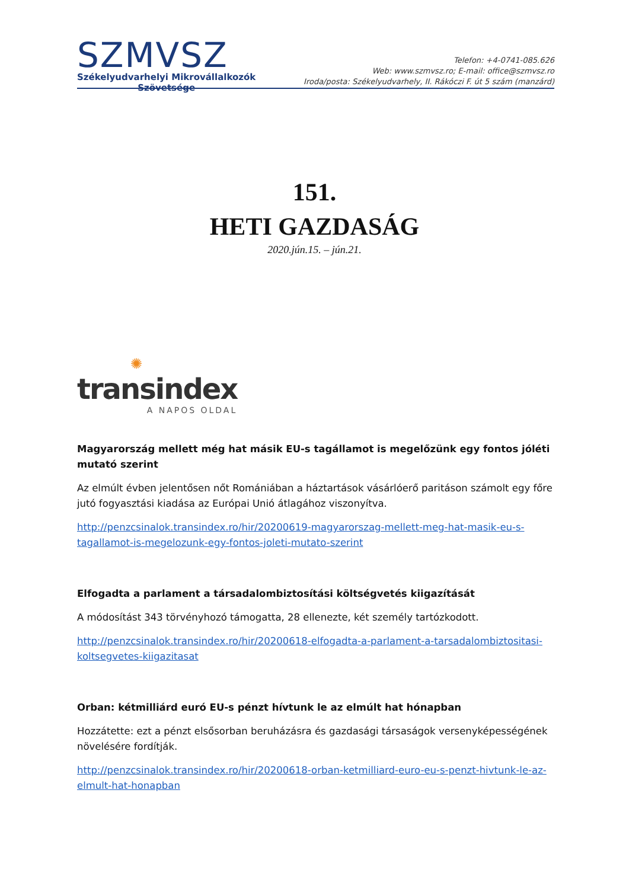SZMVSZ
Székelyudvarhelyi Mikrovállalkozók
Szövetsége
Telefon: +4-0741-085.626
Web: www.szmvsz.ro; E-mail: office@szmvsz.ro
Iroda/posta: Székelyudvarhely, II. Rákóczi F. út 5 szám (manzárd)
151.
HETI GAZDASÁG
2020.jún.15. – jún.21.
✺
transindex
A NAPOS OLDAL
Magyarország mellett még hat másik EU-s tagállamot is megelőzünk egy fontos jóléti mutató szerint
Az elmúlt évben jelentősen nőt Romániában a háztartások vásárlóerő paritáson számolt egy főre jutó fogyasztási kiadása az Európai Unió átlagához viszonyítva.
http://penzcsinalok.transindex.ro/hir/20200619-magyarorszag-mellett-meg-hat-masik-eu-s-tagallamot-is-megelozunk-egy-fontos-joleti-mutato-szerint
Elfogadta a parlament a társadalombiztosítási költségvetés kiigazítását
A módosítást 343 törvényhozó támogatta, 28 ellenezte, két személy tartózkodott.
http://penzcsinalok.transindex.ro/hir/20200618-elfogadta-a-parlament-a-tarsadalombiztositasi-koltsegvetes-kiigazitasat
Orban: kétmilliárd euró EU-s pénzt hívtunk le az elmúlt hat hónapban
Hozzátette: ezt a pénzt elsősorban beruházásra és gazdasági társaságok versenyképességének növelésére fordítják.
http://penzcsinalok.transindex.ro/hir/20200618-orban-ketmilliard-euro-eu-s-penzt-hivtunk-le-az-elmult-hat-honapban